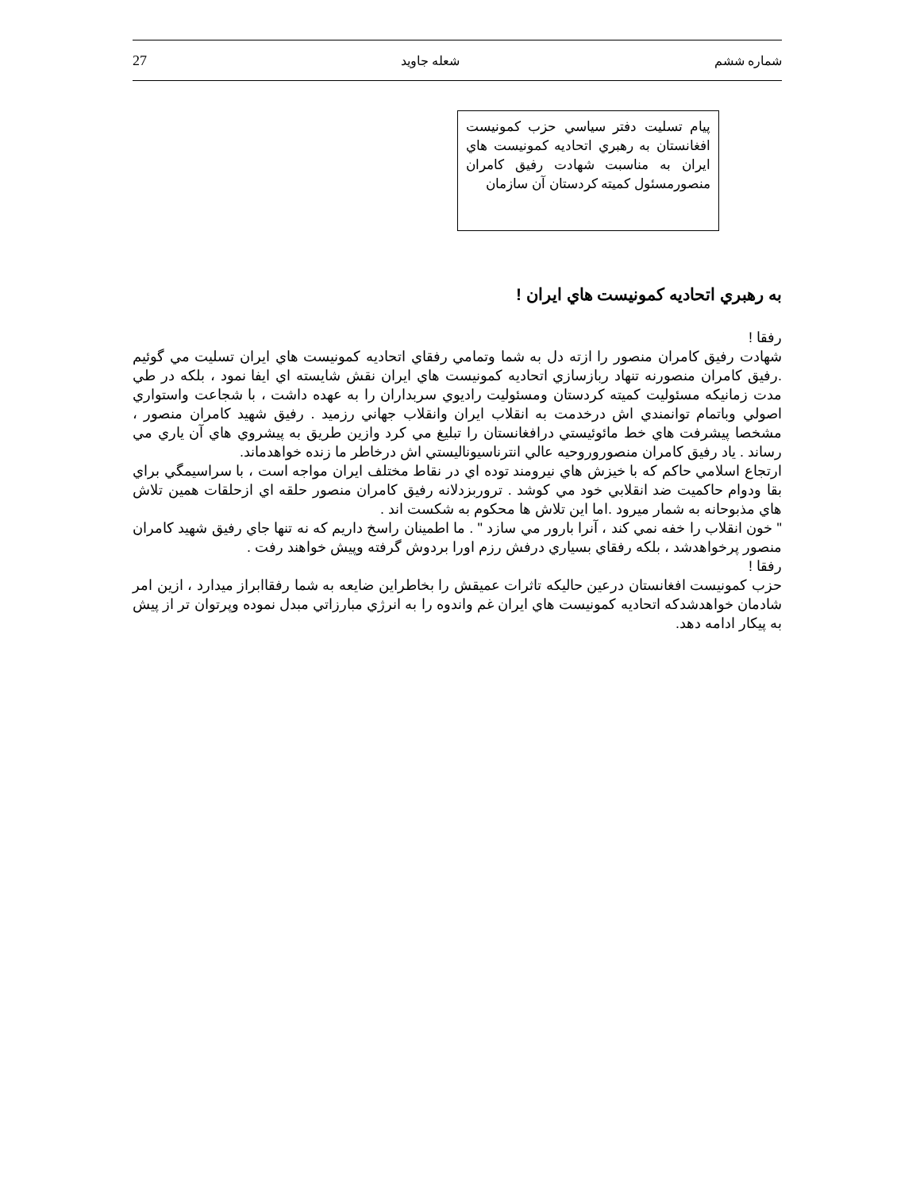شماره ششم شعله جاويد 27
پيام تسليت دفتر سياسي حزب كمونيست افغانستان به رهبري اتحاديه كمونيست هاي ايران به مناسبت شهادت رفيق كامران منصورمسئول كميته كردستان آن سازمان
به رهبري اتحاديه كمونيست هاي ايران !
رفقا !
شهادت رفيق كامران منصور را ازته دل به شما وتمامي رفقاي اتحاديه كمونيست هاي ايران تسليت مي گوئيم .رفيق كامران منصورنه تنهاد ربازسازي اتحاديه كمونيست هاي ايران نقش شايسته اي ايفا نمود ، بلكه در طي مدت زمانيكه مسئوليت كميته كردستان ومسئوليت راديوي سربداران را به عهده داشت ، با شجاعت واستواري اصولي وباتمام توانمندي اش درخدمت به انقلاب ايران وانقلاب جهاني رزميد . رفيق شهيد كامران منصور ، مشخصا پيشرفت هاي خط مائوئيستي درافغانستان را تبليغ مي كرد وازين طريق به پيشروي هاي آن ياري مي رساند . ياد رفيق كامران منصوروروحيه عالي انترناسيوناليستي اش درخاطر ما زنده خواهدماند.
ارتجاع اسلامي حاكم كه با خيزش هاي نيرومند توده اي در نقاط مختلف ايران مواجه است ، با سراسيمگي براي بقا ودوام حاكميت ضد انقلابي خود مي كوشد . تروربزدلانه رفيق كامران منصور حلقه اي ازحلقات همين تلاش هاي مذبوحانه به شمار ميرود .اما اين تلاش ها محكوم به شكست اند .
" خون انقلاب را خفه نمي كند ، آنرا بارور مي سازد " . ما اطمينان راسخ داريم كه نه تنها جاي رفيق شهيد كامران منصور پرخواهدشد ، بلكه رفقاي بسياري درفش رزم اورا بردوش گرفته وپيش خواهند رفت .
رفقا !
حزب كمونيست افغانستان درعين حاليكه تاثرات عميقش را بخاطراين ضايعه به شما رفقاابراز ميدارد ، ازين امر شادمان خواهدشدكه اتحاديه كمونيست هاي ايران غم واندوه را به انرژي مبارزاتي مبدل نموده وپرتوان تر از پيش به پيكار ادامه دهد.